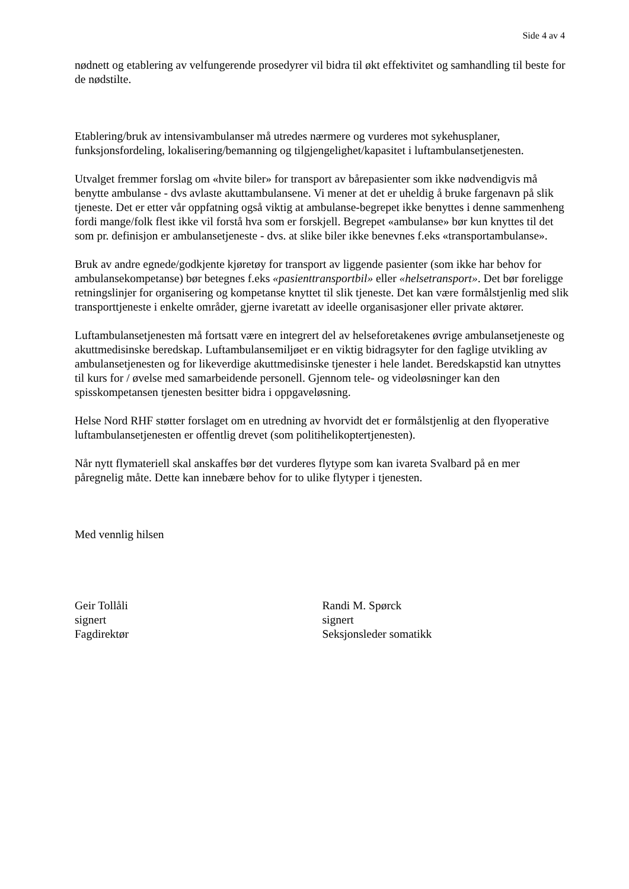Side 4 av 4
nødnett og etablering av velfungerende prosedyrer vil bidra til økt effektivitet og samhandling til beste for de nødstilte.
Etablering/bruk av intensivambulanser må utredes nærmere og vurderes mot sykehusplaner, funksjonsfordeling, lokalisering/bemanning og tilgjengelighet/kapasitet i luftambulansetjenesten.
Utvalget fremmer forslag om «hvite biler» for transport av bårepasienter som ikke nødvendigvis må benytte ambulanse - dvs avlaste akuttambulansene. Vi mener at det er uheldig å bruke fargenavn på slik tjeneste. Det er etter vår oppfatning også viktig at ambulanse-begrepet ikke benyttes i denne sammenheng fordi mange/folk flest ikke vil forstå hva som er forskjell. Begrepet «ambulanse» bør kun knyttes til det som pr. definisjon er ambulansetjeneste - dvs. at slike biler ikke benevnes f.eks «transportambulanse».
Bruk av andre egnede/godkjente kjøretøy for transport av liggende pasienter (som ikke har behov for ambulansekompetanse) bør betegnes f.eks «pasienttransportbil» eller «helsetransport». Det bør foreligge retningslinjer for organisering og kompetanse knyttet til slik tjeneste. Det kan være formålstjenlig med slik transporttjeneste i enkelte områder, gjerne ivaretatt av ideelle organisasjoner eller private aktører.
Luftambulansetjenesten må fortsatt være en integrert del av helseforetakenes øvrige ambulansetjeneste og akuttmedisinske beredskap. Luftambulansemiljøet er en viktig bidragsyter for den faglige utvikling av ambulansetjenesten og for likeverdige akuttmedisinske tjenester i hele landet. Beredskapstid kan utnyttes til kurs for / øvelse med samarbeidende personell. Gjennom tele- og videoløsninger kan den spisskompetansen tjenesten besitter bidra i oppgaveløsning.
Helse Nord RHF støtter forslaget om en utredning av hvorvidt det er formålstjenlig at den flyoperative luftambulansetjenesten er offentlig drevet (som politihelikoptertjenesten).
Når nytt flymateriell skal anskaffes bør det vurderes flytype som kan ivareta Svalbard på en mer påregnelig måte. Dette kan innebære behov for to ulike flytyper i tjenesten.
Med vennlig hilsen
Geir Tollåli
signert
Fagdirektør
Randi M. Spørck
signert
Seksjonsleder somatikk